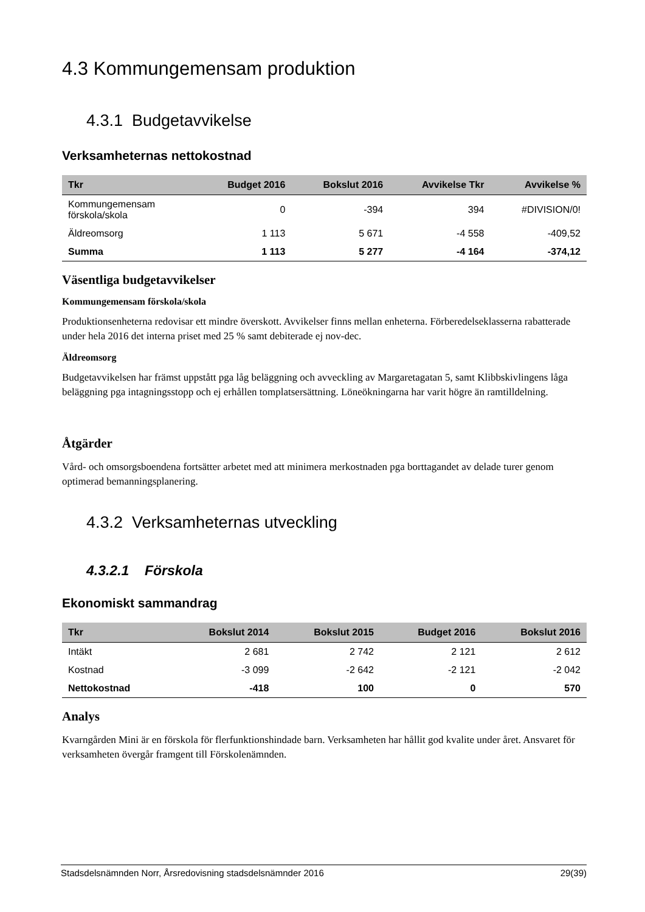4.3 Kommungemensam produktion
4.3.1 Budgetavvikelse
Verksamheternas nettokostnad
| Tkr | Budget 2016 | Bokslut 2016 | Avvikelse Tkr | Avvikelse % |
| --- | --- | --- | --- | --- |
| Kommungemensam förskola/skola | 0 | -394 | 394 | #DIVISION/0! |
| Äldreomsorg | 1 113 | 5 671 | -4 558 | -409,52 |
| Summa | 1 113 | 5 277 | -4 164 | -374,12 |
Väsentliga budgetavvikelser
Kommungemensam förskola/skola
Produktionsenheterna redovisar ett mindre överskott. Avvikelser finns mellan enheterna. Förberedelseklasserna rabatterade under hela 2016 det interna priset med 25 % samt debiterade ej nov-dec.
Äldreomsorg
Budgetavvikelsen har främst uppstått pga låg beläggning och avveckling av Margaretagatan 5, samt Klibbskivlingens låga beläggning pga intagningsstopp och ej erhållen tomplatsersättning. Löneökningarna har varit högre än ramtilldelning.
Åtgärder
Vård- och omsorgsboendena fortsätter arbetet med att minimera merkostnaden pga borttagandet av delade turer genom optimerad bemanningsplanering.
4.3.2 Verksamheternas utveckling
4.3.2.1 Förskola
Ekonomiskt sammandrag
| Tkr | Bokslut 2014 | Bokslut 2015 | Budget 2016 | Bokslut 2016 |
| --- | --- | --- | --- | --- |
| Intäkt | 2 681 | 2 742 | 2 121 | 2 612 |
| Kostnad | -3 099 | -2 642 | -2 121 | -2 042 |
| Nettokostnad | -418 | 100 | 0 | 570 |
Analys
Kvarngården Mini är en förskola för flerfunktionshindade barn. Verksamheten har hållit god kvalite under året. Ansvaret för verksamheten övergår framgent till Förskolenämnden.
Stadsdelsnämnden Norr, Årsredovisning stadsdelsnämnder 2016 29(39)